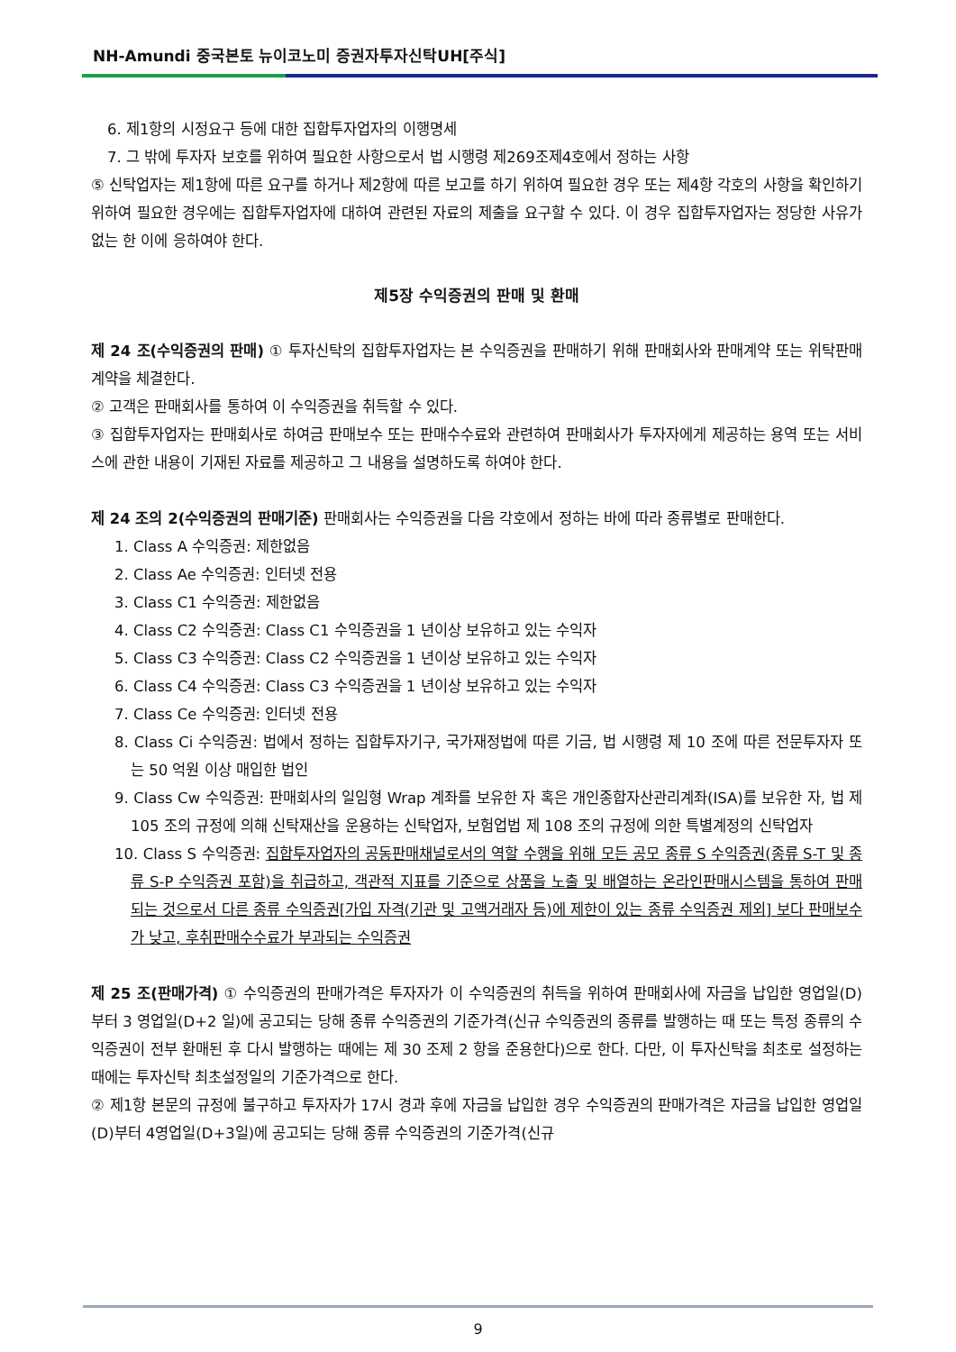NH-Amundi 중국본토 뉴이코노미 증권자투자신탁UH[주식]
6. 제1항의 시정요구 등에 대한 집합투자업자의 이행명세
7. 그 밖에 투자자 보호를 위하여 필요한 사항으로서 법 시행령 제269조제4호에서 정하는 사항
⑤ 신탁업자는 제1항에 따른 요구를 하거나 제2항에 따른 보고를 하기 위하여 필요한 경우 또는 제4항 각호의 사항을 확인하기 위하여 필요한 경우에는 집합투자업자에 대하여 관련된 자료의 제출을 요구할 수 있다. 이 경우 집합투자업자는 정당한 사유가 없는 한 이에 응하여야 한다.
제5장 수익증권의 판매 및 환매
제 24 조(수익증권의 판매) ① 투자신탁의 집합투자업자는 본 수익증권을 판매하기 위해 판매회사와 판매계약 또는 위탁판매계약을 체결한다.
② 고객은 판매회사를 통하여 이 수익증권을 취득할 수 있다.
③ 집합투자업자는 판매회사로 하여금 판매보수 또는 판매수수료와 관련하여 판매회사가 투자자에게 제공하는 용역 또는 서비스에 관한 내용이 기재된 자료를 제공하고 그 내용을 설명하도록 하여야 한다.
제 24 조의 2(수익증권의 판매기준) 판매회사는 수익증권을 다음 각호에서 정하는 바에 따라 종류별로 판매한다.
1. Class A 수익증권: 제한없음
2. Class Ae 수익증권: 인터넷 전용
3. Class C1 수익증권: 제한없음
4. Class C2 수익증권: Class C1 수익증권을 1 년이상 보유하고 있는 수익자
5. Class C3 수익증권: Class C2 수익증권을 1 년이상 보유하고 있는 수익자
6. Class C4 수익증권: Class C3 수익증권을 1 년이상 보유하고 있는 수익자
7. Class Ce 수익증권: 인터넷 전용
8. Class Ci 수익증권: 법에서 정하는 집합투자기구, 국가재정법에 따른 기금, 법 시행령 제 10 조에 따른 전문투자자 또는 50 억원 이상 매입한 법인
9. Class Cw 수익증권: 판매회사의 일임형 Wrap 계좌를 보유한 자 혹은 개인종합자산관리계좌(ISA)를 보유한 자, 법 제 105 조의 규정에 의해 신탁재산을 운용하는 신탁업자, 보험업법 제 108 조의 규정에 의한 특별계정의 신탁업자
10. Class S 수익증권: 집합투자업자의 공동판매채널로서의 역할 수행을 위해 모든 공모 종류 S 수익증권(종류 S-T 및 종류 S-P 수익증권 포함)을 취급하고, 객관적 지표를 기준으로 상품을 노출 및 배열하는 온라인판매시스템을 통하여 판매되는 것으로서 다른 종류 수익증권[가입 자격(기관 및 고액거래자 등)에 제한이 있는 종류 수익증권 제외] 보다 판매보수가 낮고, 후취판매수수료가 부과되는 수익증권
제 25 조(판매가격) ① 수익증권의 판매가격은 투자자가 이 수익증권의 취득을 위하여 판매회사에 자금을 납입한 영업일(D)부터 3 영업일(D+2 일)에 공고되는 당해 종류 수익증권의 기준가격(신규 수익증권의 종류를 발행하는 때 또는 특정 종류의 수익증권이 전부 환매된 후 다시 발행하는 때에는 제 30 조제 2 항을 준용한다)으로 한다. 다만, 이 투자신탁을 최초로 설정하는 때에는 투자신탁 최초설정일의 기준가격으로 한다.
② 제1항 본문의 규정에 불구하고 투자자가 17시 경과 후에 자금을 납입한 경우 수익증권의 판매가격은 자금을 납입한 영업일(D)부터 4영업일(D+3일)에 공고되는 당해 종류 수익증권의 기준가격(신규
9